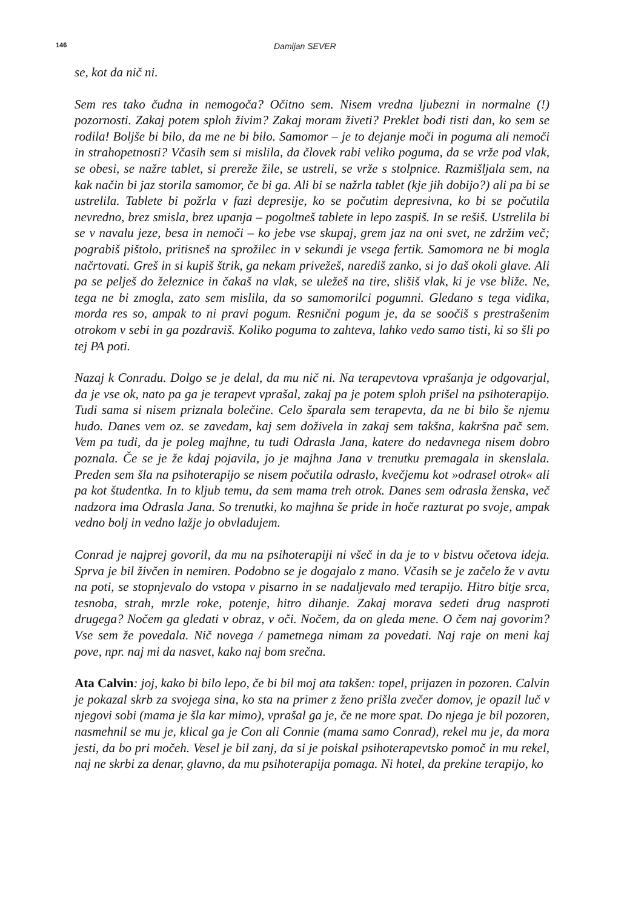146 Damijan SEVER
se, kot da nič ni.
Sem res tako čudna in nemogoča? Očitno sem. Nisem vredna ljubezni in normal­ne (!) pozornosti. Zakaj potem sploh živim? Zakaj moram živeti? Preklet bodi tisti dan, ko sem se rodila! Boljše bi bilo, da me ne bi bilo. Samomor – je to dejanje moči in poguma ali nemoči in strahopetnosti? Včasih sem si mislila, da človek rabi veliko poguma, da se vrže pod vlak, se obesi, se nažre tablet, si prereže žile, se ustreli, se vrže s stolpnice. Razmišljala sem, na kak način bi jaz storila samo­mor, če bi ga. Ali bi se nažrla tablet (kje jih dobijo?) ali pa bi se ustrelila. Tablete bi požrla v fazi depresije, ko se počutim depresivna, ko bi se počutila nevredno, brez smisla, brez upanja – pogoltneš tablete in lepo zaspiš. In se rešiš. Ustrelila bi se v navalu jeze, besa in nemoči – ko jebe vse skupaj, grem jaz na oni svet, ne zdržim več; pograbiš pištolo, pritisneš na sprožilec in v sekundi je vsega fertik. Samomora ne bi mogla načrtovati. Greš in si kupiš štrik, ga nekam privežeš, na­rediš zanko, si jo daš okoli glave. Ali pa se pelješ do železnice in čakaš na vlak, se uležeš na tire, slišiš vlak, ki je vse bliže. Ne, tega ne bi zmogla, zato sem mislila, da so samomorilci pogumni. Gledano s tega vidika, morda res so, ampak to ni pravi pogum. Resnični pogum je, da se soočiš s prestrašenim otrokom v sebi in ga pozdraviš. Koliko poguma to zahteva, lahko vedo samo tisti, ki so šli po tej PA poti.
Nazaj k Conradu. Dolgo se je delal, da mu nič ni. Na terapevtova vprašanja je odgovarjal, da je vse ok, nato pa ga je terapevt vprašal, zakaj pa je potem sploh prišel na psihoterapijo. Tudi sama si nisem priznala bolečine. Celo šparala sem terapevta, da ne bi bilo še njemu hudo. Danes vem oz. se zavedam, kaj sem do­živela in zakaj sem takšna, kakršna pač sem. Vem pa tudi, da je poleg majhne, tu tudi Odrasla Jana, katere do nedavnega nisem dobro poznala. Če se je že kdaj pojavila, jo je majhna Jana v trenutku premagala in skenslala. Preden sem šla na psihoterapijo se nisem počutila odraslo, kvečjemu kot »odrasel otrok« ali pa kot študentka. In to kljub temu, da sem mama treh otrok. Danes sem odrasla ženska, več nadzora ima Odrasla Jana. So trenutki, ko majhna še pride in hoče razturat po svoje, ampak vedno bolj in vedno lažje jo obvladujem.
Conrad je najprej govoril, da mu na psihoterapiji ni všeč in da je to v bistvu oče­tova ideja. Sprva je bil živčen in nemiren. Podobno se je dogajalo z mano. Včasih se je začelo že v avtu na poti, se stopnjevalo do vstopa v pisarno in se nadaljevalo med terapijo. Hitro bitje srca, tesnoba, strah, mrzle roke, potenje, hitro dihanje. Zakaj morava sedeti drug nasproti drugega? Nočem ga gledati v obraz, v oči. Nočem, da on gleda mene. O čem naj govorim? Vse sem že povedala. Nič novega / pametnega nimam za povedati. Naj raje on meni kaj pove, npr. naj mi da nasvet, kako naj bom srečna.
Ata Calvin: joj, kako bi bilo lepo, če bi bil moj ata takšen: topel, prijazen in pozoren. Calvin je pokazal skrb za svojega sina, ko sta na primer z ženo prišla zvečer domov, je opazil luč v njegovi sobi (mama je šla kar mimo), vprašal ga je, če ne more spat. Do njega je bil pozoren, nasmehnil se mu je, klical ga je Con ali Connie (mama samo Conrad), rekel mu je, da mora jesti, da bo pri močeh. Vesel je bil zanj, da si je poiskal psihoterapevtsko pomoč in mu rekel, naj ne skrbi za denar, glavno, da mu psihoterapija pomaga. Ni hotel, da prekine terapijo, ko